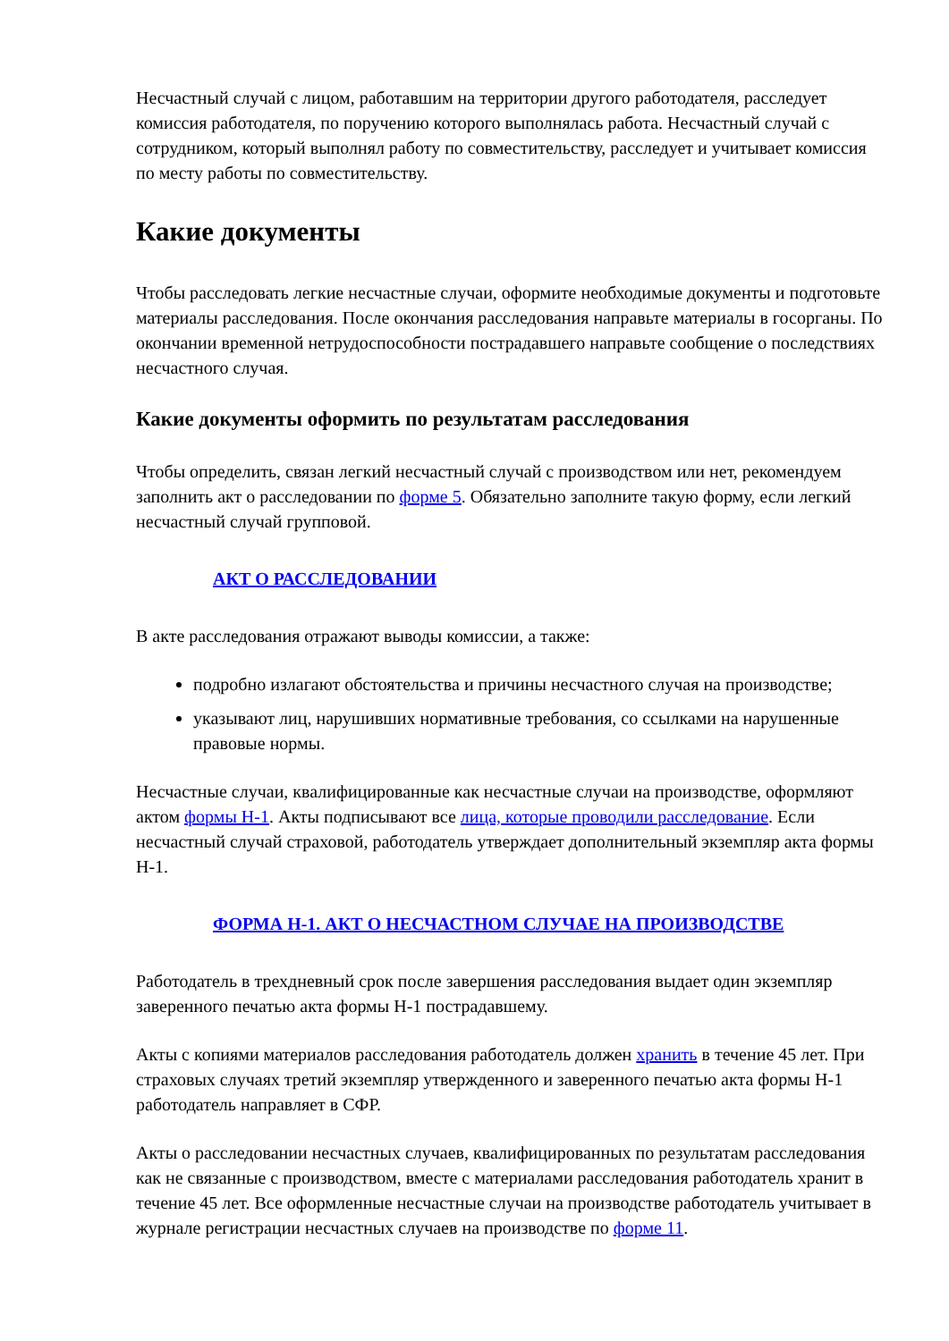Несчастный случай с лицом, работавшим на территории другого работодателя, расследует комиссия работодателя, по поручению которого выполнялась работа. Несчастный случай с сотрудником, который выполнял работу по совместительству, расследует и учитывает комиссия по месту работы по совместительству.
Какие документы
Чтобы расследовать легкие несчастные случаи, оформите необходимые документы и подготовьте материалы расследования. После окончания расследования направьте материалы в госорганы. По окончании временной нетрудоспособности пострадавшего направьте сообщение о последствиях несчастного случая.
Какие документы оформить по результатам расследования
Чтобы определить, связан легкий несчастный случай с производством или нет, рекомендуем заполнить акт о расследовании по форме 5. Обязательно заполните такую форму, если легкий несчастный случай групповой.
АКТ О РАССЛЕДОВАНИИ
В акте расследования отражают выводы комиссии, а также:
подробно излагают обстоятельства и причины несчастного случая на производстве;
указывают лиц, нарушивших нормативные требования, со ссылками на нарушенные правовые нормы.
Несчастные случаи, квалифицированные как несчастные случаи на производстве, оформляют актом формы Н-1. Акты подписывают все лица, которые проводили расследование. Если несчастный случай страховой, работодатель утверждает дополнительный экземпляр акта формы Н-1.
ФОРМА Н-1. АКТ О НЕСЧАСТНОМ СЛУЧАЕ НА ПРОИЗВОДСТВЕ
Работодатель в трехдневный срок после завершения расследования выдает один экземпляр заверенного печатью акта формы Н-1 пострадавшему.
Акты с копиями материалов расследования работодатель должен хранить в течение 45 лет. При страховых случаях третий экземпляр утвержденного и заверенного печатью акта формы Н-1 работодатель направляет в СФР.
Акты о расследовании несчастных случаев, квалифицированных по результатам расследования как не связанные с производством, вместе с материалами расследования работодатель хранит в течение 45 лет. Все оформленные несчастные случаи на производстве работодатель учитывает в журнале регистрации несчастных случаев на производстве по форме 11.